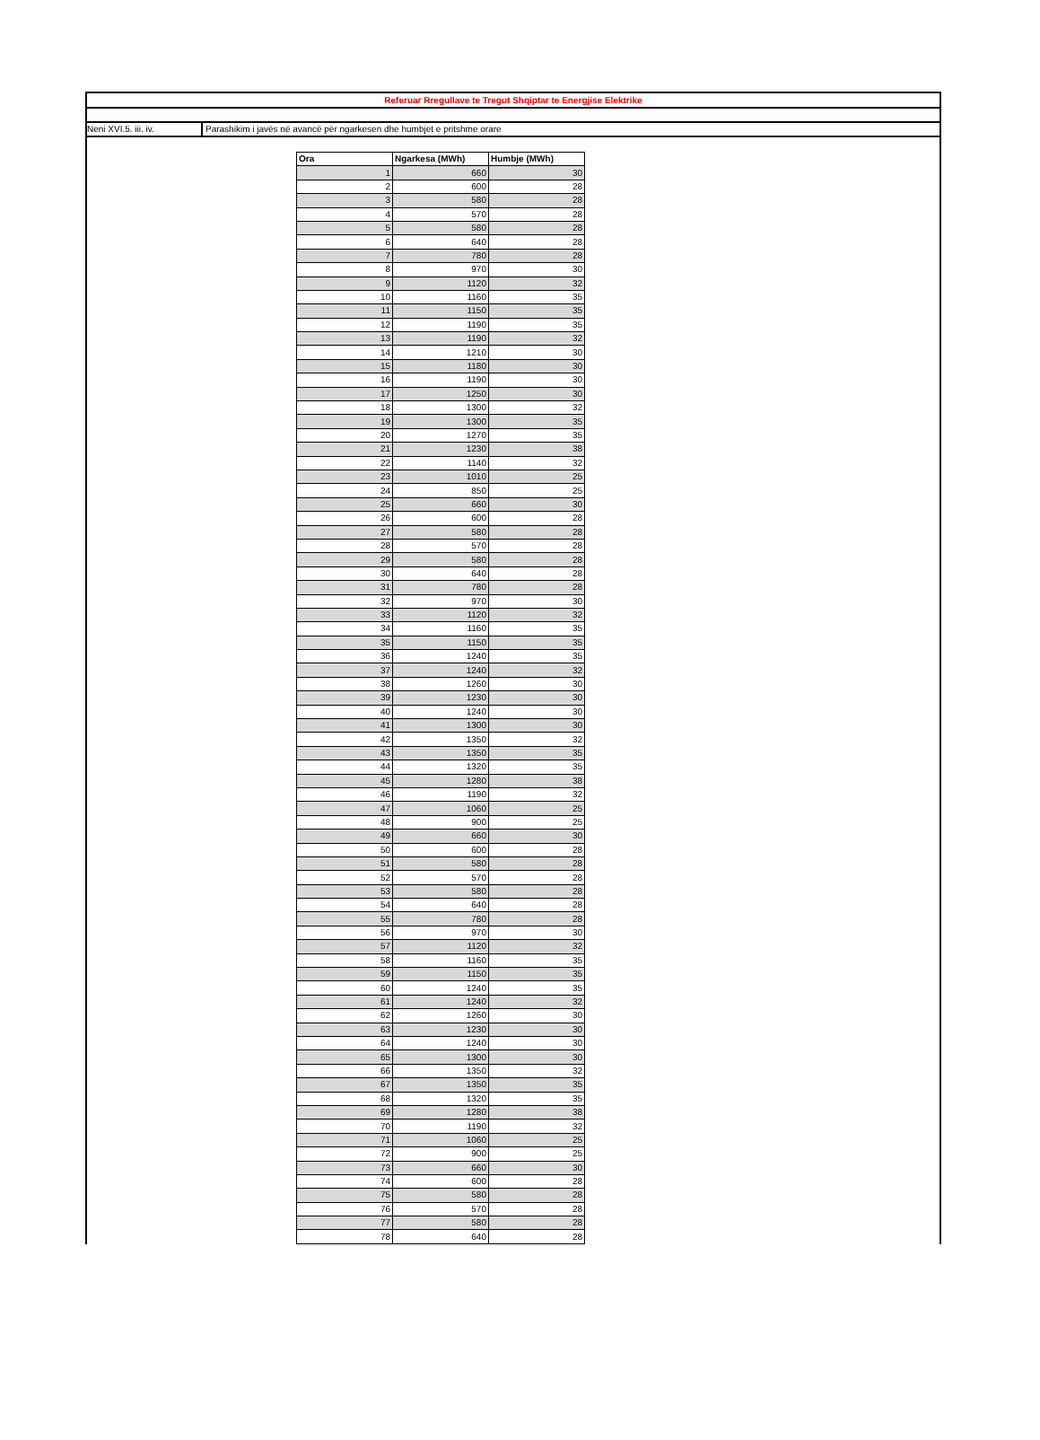Referuar Rregullave te Tregut Shqiptar te Energjise Elektrike
Neni XVI.5. iii. iv. Parashikim i javës në avancë për ngarkesen dhe humbjet e pritshme orare
| Ora | Ngarkesa (MWh) | Humbje (MWh) |
| --- | --- | --- |
| 1 | 660 | 30 |
| 2 | 600 | 28 |
| 3 | 580 | 28 |
| 4 | 570 | 28 |
| 5 | 580 | 28 |
| 6 | 640 | 28 |
| 7 | 780 | 28 |
| 8 | 970 | 30 |
| 9 | 1120 | 32 |
| 10 | 1160 | 35 |
| 11 | 1150 | 35 |
| 12 | 1190 | 35 |
| 13 | 1190 | 32 |
| 14 | 1210 | 30 |
| 15 | 1180 | 30 |
| 16 | 1190 | 30 |
| 17 | 1250 | 30 |
| 18 | 1300 | 32 |
| 19 | 1300 | 35 |
| 20 | 1270 | 35 |
| 21 | 1230 | 38 |
| 22 | 1140 | 32 |
| 23 | 1010 | 25 |
| 24 | 850 | 25 |
| 25 | 660 | 30 |
| 26 | 600 | 28 |
| 27 | 580 | 28 |
| 28 | 570 | 28 |
| 29 | 580 | 28 |
| 30 | 640 | 28 |
| 31 | 780 | 28 |
| 32 | 970 | 30 |
| 33 | 1120 | 32 |
| 34 | 1160 | 35 |
| 35 | 1150 | 35 |
| 36 | 1240 | 35 |
| 37 | 1240 | 32 |
| 38 | 1260 | 30 |
| 39 | 1230 | 30 |
| 40 | 1240 | 30 |
| 41 | 1300 | 30 |
| 42 | 1350 | 32 |
| 43 | 1350 | 35 |
| 44 | 1320 | 35 |
| 45 | 1280 | 38 |
| 46 | 1190 | 32 |
| 47 | 1060 | 25 |
| 48 | 900 | 25 |
| 49 | 660 | 30 |
| 50 | 600 | 28 |
| 51 | 580 | 28 |
| 52 | 570 | 28 |
| 53 | 580 | 28 |
| 54 | 640 | 28 |
| 55 | 780 | 28 |
| 56 | 970 | 30 |
| 57 | 1120 | 32 |
| 58 | 1160 | 35 |
| 59 | 1150 | 35 |
| 60 | 1240 | 35 |
| 61 | 1240 | 32 |
| 62 | 1260 | 30 |
| 63 | 1230 | 30 |
| 64 | 1240 | 30 |
| 65 | 1300 | 30 |
| 66 | 1350 | 32 |
| 67 | 1350 | 35 |
| 68 | 1320 | 35 |
| 69 | 1280 | 38 |
| 70 | 1190 | 32 |
| 71 | 1060 | 25 |
| 72 | 900 | 25 |
| 73 | 660 | 30 |
| 74 | 600 | 28 |
| 75 | 580 | 28 |
| 76 | 570 | 28 |
| 77 | 580 | 28 |
| 78 | 640 | 28 |